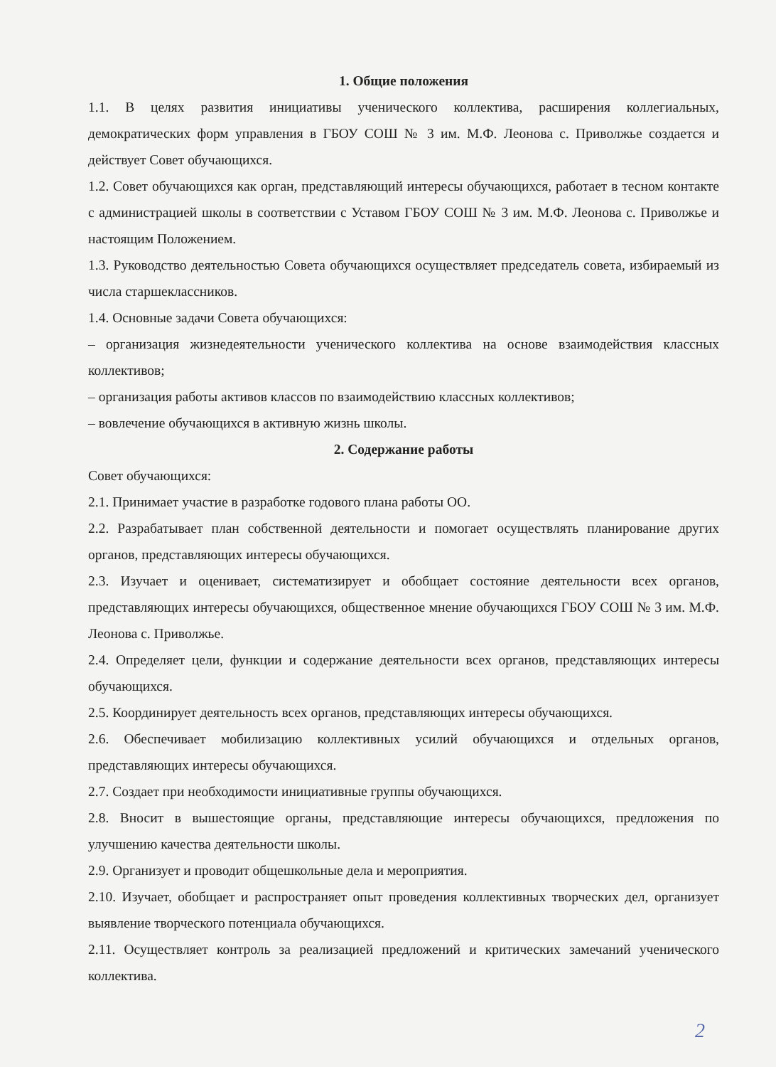1. Общие положения
1.1. В целях развития инициативы ученического коллектива, расширения коллегиальных, демократических форм управления в ГБОУ СОШ № 3 им. М.Ф. Леонова с. Приволжье создается и действует Совет обучающихся.
1.2. Совет обучающихся как орган, представляющий интересы обучающихся, работает в тесном контакте с администрацией школы в соответствии с Уставом ГБОУ СОШ № 3 им. М.Ф. Леонова с. Приволжье и настоящим Положением.
1.3. Руководство деятельностью Совета обучающихся осуществляет председатель совета, избираемый из числа старшеклассников.
1.4. Основные задачи Совета обучающихся:
– организация жизнедеятельности ученического коллектива на основе взаимодействия классных коллективов;
– организация работы активов классов по взаимодействию классных коллективов;
– вовлечение обучающихся в активную жизнь школы.
2. Содержание работы
Совет обучающихся:
2.1. Принимает участие в разработке годового плана работы ОО.
2.2. Разрабатывает план собственной деятельности и помогает осуществлять планирование других органов, представляющих интересы обучающихся.
2.3. Изучает и оценивает, систематизирует и обобщает состояние деятельности всех органов, представляющих интересы обучающихся, общественное мнение обучающихся ГБОУ СОШ № 3 им. М.Ф. Леонова с. Приволжье.
2.4. Определяет цели, функции и содержание деятельности всех органов, представляющих интересы обучающихся.
2.5. Координирует деятельность всех органов, представляющих интересы обучающихся.
2.6. Обеспечивает мобилизацию коллективных усилий обучающихся и отдельных органов, представляющих интересы обучающихся.
2.7. Создает при необходимости инициативные группы обучающихся.
2.8. Вносит в вышестоящие органы, представляющие интересы обучающихся, предложения по улучшению качества деятельности школы.
2.9. Организует и проводит общешкольные дела и мероприятия.
2.10. Изучает, обобщает и распространяет опыт проведения коллективных творческих дел, организует выявление творческого потенциала обучающихся.
2.11. Осуществляет контроль за реализацией предложений и критических замечаний ученического коллектива.
2